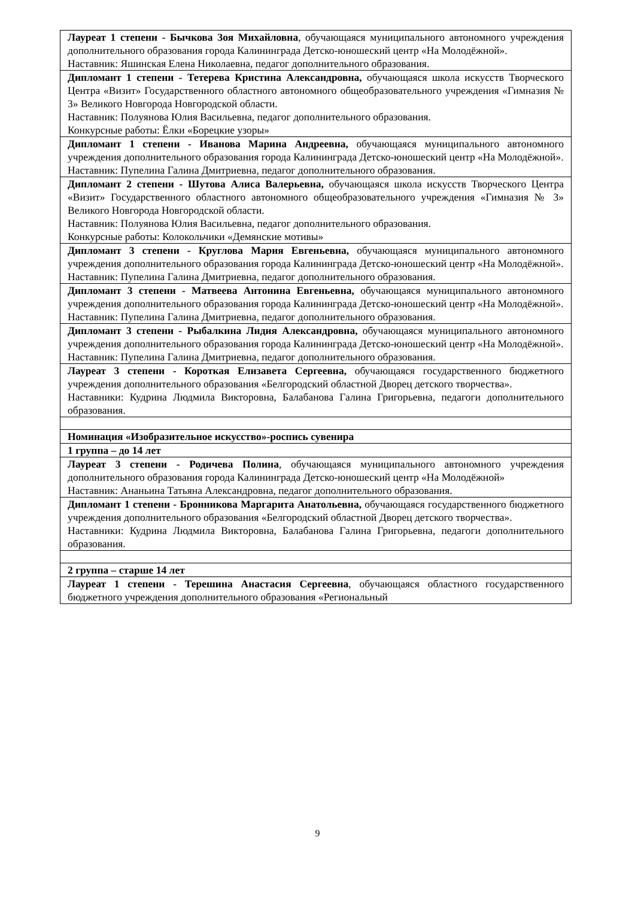| Лауреат 1 степени - Бычкова Зоя Михайловна , обучающаяся муниципального автономного учреждения дополнительного образования города Калининграда Детско-юношеский центр «На Молодёжной». Наставник: Яшинская Елена Николаевна, педагог дополнительного образования. |
| Дипломант 1 степени - Тетерева Кристина Александровна, обучающаяся школа искусств Творческого Центра «Визит» Государственного областного автономного общеобразовательного учреждения «Гимназия № 3» Великого Новгорода Новгородской области. Наставник: Полуянова Юлия Васильевна, педагог дополнительного образования. Конкурсные работы: Ёлки «Борецкие узоры» |
| Дипломант 1 степени - Иванова Марина Андреевна, обучающаяся муниципального автономного учреждения дополнительного образования города Калининграда Детско-юношеский центр «На Молодёжной». Наставник: Пупелина Галина Дмитриевна, педагог дополнительного образования. |
| Дипломант 2 степени - Шутова Алиса Валерьевна, обучающаяся школа искусств Творческого Центра «Визит» Государственного областного автономного общеобразовательного учреждения «Гимназия № 3» Великого Новгорода Новгородской области. Наставник: Полуянова Юлия Васильевна, педагог дополнительного образования. Конкурсные работы: Колокольчики «Демянские мотивы» |
| Дипломант 3 степени - Круглова Мария Евгеньевна, обучающаяся муниципального автономного учреждения дополнительного образования города Калининграда Детско-юношеский центр «На Молодёжной». Наставник: Пупелина Галина Дмитриевна, педагог дополнительного образования. |
| Дипломант 3 степени - Матвеева Антонина Евгеньевна, обучающаяся муниципального автономного учреждения дополнительного образования города Калининграда Детско-юношеский центр «На Молодёжной». Наставник: Пупелина Галина Дмитриевна, педагог дополнительного образования. |
| Дипломант 3 степени - Рыбалкина Лидия Александровна, обучающаяся муниципального автономного учреждения дополнительного образования города Калининграда Детско-юношеский центр «На Молодёжной». Наставник: Пупелина Галина Дмитриевна, педагог дополнительного образования. |
| Лауреат 3 степени - Короткая Елизавета Сергеевна, обучающаяся государственного бюджетного учреждения дополнительного образования «Белгородский областной Дворец детского творчества». Наставники: Кудрина Людмила Викторовна, Балабанова Галина Григорьевна, педагоги дополнительного образования. |
| Номинация «Изобразительное искусство»-роспись сувенира |
| 1 группа – до 14 лет |
| Лауреат 3 степени - Родичева Полина , обучающаяся муниципального автономного учреждения дополнительного образования города Калининграда Детско-юношеский центр «На Молодёжной» Наставник: Ананьина Татьяна Александровна, педагог дополнительного образования. |
| Дипломант 1 степени - Бронникова Маргарита Анатольевна, обучающаяся государственного бюджетного учреждения дополнительного образования «Белгородский областной Дворец детского творчества». Наставники: Кудрина Людмила Викторовна, Балабанова Галина Григорьевна, педагоги дополнительного образования. |
| 2 группа – старше 14 лет |
| Лауреат 1 степени - Терешина Анастасия Сергеевна , обучающаяся областного государственного бюджетного учреждения дополнительного образования «Региональный |
9